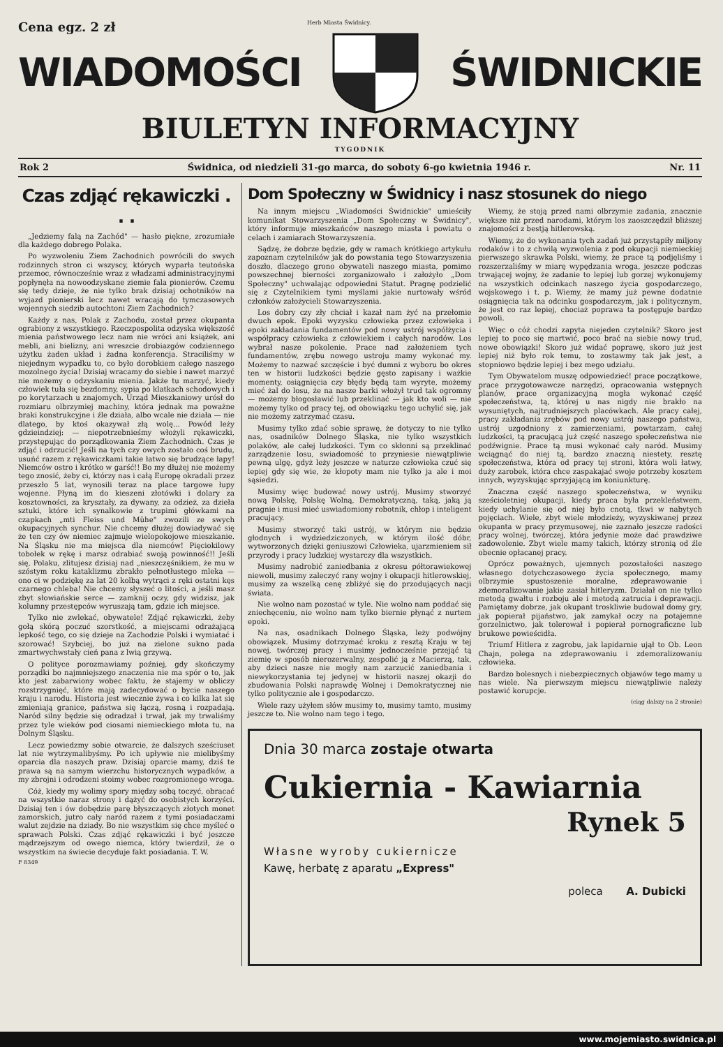Cena egz. 2 zł
Herb Miasta Świdnicy.
WIADOMOŚCI ŚWIDNICKIE
BIULETYN INFORMACYJNY
TYGODNIK
Rok 2 Świdnica, od niedzieli 31-go marca, do soboty 6-go kwietnia 1946 r. Nr. 11
Czas zdjąć rękawiczki . . .
„Jedziemy falą na Zachód" — hasło piękne, zrozumiałe dla każdego dobrego Polaka.
Po wyzwoleniu Ziem Zachodnich powrócili do swych rodzinnych stron ci wszyscy, których wyparła teutońska przemoc, równocześnie wraz z władzami administracyjnymi popłynęła na nowoodzyskane ziemie fala pionierów. Czemu się tedy dzieje, że nie tylko brak dzisiaj ochotników na wyjazd pionierski lecz nawet wracają do tymczasowych wojennych siedzib autochtoni Ziem Zachodnich?
Każdy z nas, Polak z Zachodu, został przez okupanta ograbiony z wszystkiego. Rzeczpospolita odzyska większość mienia państwowego lecz nam nie wróci ani książek, ani mebli, ani bielizny, ani wreszcie drobiazgów codziennego użytku żaden układ i żadna konferencja. Straciliśmy w niejednym wypadku to, co było dorobkiem całego naszego mozolnego życia! Dzisiaj wracamy do siebie i nawet marzyć nie możemy o odzyskaniu mienia. Jakże tu marzyć, kiedy człowiek tuła się bezdomny, sypia po klatkach schodowych i po korytarzach u znajomych. Urząd Mieszkaniowy urósł do rozmiaru olbrzymiej machiny, która jednak ma poważne braki konstrukcyjne i źle działa, albo wcale nie działa — nie dlatego, by ktoś okazywał złą wolę... Powód leży gdzieindziej: — niepotrzebnieśmy włożyli rękawiczki, przystępując do porządkowania Ziem Zachodnich. Czas je zdjąć i odrzucić! Jeśli na tych czy owych zostało coś brudu, usuńć razem z rękawiczkami takie łatwo się brudzące łapy! Niemców ostro i krótko w garść!! Bo my dłużej nie możemy tego znosić, żeby ci, którzy nas i całą Europę okradali przez przeszło 5 lat, wynosili teraz na place targowe łupy wojenne. Płyną im do kieszeni złotówki i dolary za kosztowności, za kryształy, za dywany, za odzież, za dzieła sztuki, które ich synalkowie z trupimi główkami na czapkach „mti Fleiss und Mühe" zwozili ze swych okupacyjnych synchur. Nie chcemy dłużej dowiadywać się że ten czy ów niemiec zajmuje wielopokojowe mieszkanie. Na Śląsku nie ma miejsca dla niemców! Pięciokilowy tobołek w rękę i marsz odrabiać swoją powinność!! Jeśli się, Polaku, zlitujesz dzisiaj nad „nieszczęśnikiem, że mu w szóstym roku kataklizmu zbrakło pełnotłustego mleka — ono ci w podziękę za lat 20 kolbą wytrąci z ręki ostatni kęs czarnego chleba! Nie chcemy słyszeć o litości, a jeśli masz zbyt słowiańskie serce — zamknij oczy, gdy widzisz, jak kolumny przestępców wyruszają tam, gdzie ich miejsce.
Tylko nie zwlekać, obywatele! Zdjąć rękawiczki, żeby gołą skórą poczuć szorstkość, a miejscami odrażającą lepkość tego, co się dzieje na Zachodzie Polski i wymiatać i szorować! Szybciej, bo już na zielone sukno pada zmartwychwstały cień pana z lwią grzywą.
O polityce porozmawiamy poźniej, gdy skończymy porządki bo najmniejszego znaczenia nie ma spór o to, jak kto jest zabarwiony wobec faktu, że stajemy w obliczy rozstrzygnięć, które mają zadecydować o bycie naszego kraju i narodu. Historia jest wiecznie żywa i co kilka lat się zmieniają granice, państwa się łączą, rosną i rozpadają. Naród silny będzie się odradzał i trwał, jak my trwaliśmy przez tyle wieków pod ciosami niemieckiego młota tu, na Dolnym Śląsku.
Lecz powiedzmy sobie otwarcie, że dalszych sześciuset lat nie wytrzymalibyśmy. Po ich upływie nie mielibyśmy oparcia dla naszych praw. Dzisiaj oparcie mamy, dziś te prawa są na samym wierzchu historycznych wypadków, a my zbrojni i odrodzeni stoimy wobec rozgromionego wroga.
Cóż, kiedy my wolimy spory między sobą toczyć, obracać na wszystkie naraz strony i dążyć do osobistych korzyści. Dzisiaj ten i ów dobędzie parę błyszczących złotych monet zamorskich, jutro cały naród razem z tymi posiadaczami walut zejdzie na dziady. Bo nie wszystkim się chce myśleć o sprawach Polski. Czas zdjąć rękawiczki i być jeszcze mądrzejszym od owego niemca, który twierdził, że o wszystkim na świecie decyduje fakt posiadania. T. W.
F 8349
Dom Społeczny w Świdnicy i nasz stosunek do niego
Na innym miejscu „Wiadomości Świdnickie" umieściły komunikat Stowarzyszenia „Dom Społeczny w Świdnicy", który informuje mieszkańców naszego miasta i powiatu o celach i zamiarach Stowarzyszenia.
Sądzę, że dobrze będzie, gdy w ramach krótkiego artykułu zapoznam czytelników jak do powstania tego Stowarzyszenia doszło, dlaczego grono obywateli naszego miasta, pomimo powszechnej bierności zorganizowało i założyło „Dom Społeczny" uchwalając odpowiedni Statut. Pragnę podzielić się z Czytelnikiem tymi myślami jakie nurtowały wśród członków założycieli Stowarzyszenia.
Los dobry czy zły chciał i kazał nam żyć na przełomie dwuch epok. Epoki wyzysku człowieka przez człowieka i epoki zakładania fundamentów pod nowy ustrój współżycia i współpracy człowieka z człowiekiem i całych narodów. Los wybrał nasze pokolenie. Prace nad założeniem tych fundamentów, zrębu nowego ustroju mamy wykonać my. Możemy to nazwać szczęście i być dumni z wyboru bo okres ten w historii ludzkości będzie gęsto zapisany i ważkie momenty, osiągnięcia czy błędy będą tam wyryte, możemy mieć żal do losu, że na nasze barki włożył trud tak ogromny — możemy błogosławić lub przeklinać — jak kto woli — nie możemy tylko od pracy tej, od obowiązku tego uchylić się, jak nie możemy zatrzymać czasu.
Musimy tylko zdać sobie sprawę, że dotyczy to nie tylko nas, osadników Dolnego Śląska, nie tylko wszystkich polaków, ale całej ludzkości. Tym co skłonni są przeklinać zarządzenie losu, swiadomość to przyniesie niewątpliwie pewną ulgę, gdyż leży jeszcze w naturze człowieka czuć się lepiej gdy się wie, że kłopoty mam nie tylko ja ale i moi sąsiedzi.
Musimy więc budować nowy ustrój. Musimy stworzyć nową Polskę, Polskę Wolną, Demokratyczną, taką, jaką ją pragnie i musi mieć uswiadomiony robotnik, chłop i inteligent pracujący.
Musimy stworzyć taki ustrój, w którym nie będzie głodnych i wydziedziczonych, w którym ilość dóbr, wytworzonych dzięki geniuszowi Człowieka, ujarzmieniem sił przyrody i pracy ludzkiej wystarczy dla wszystkich.
Musimy nadrobić zaniedbania z okresu półtorawiekowej niewoli, musimy zaleczyć rany wojny i okupacji hitlerowskiej, musimy za wszelką cenę zbliżyć się do przodujących nacji świata.
Nie wolno nam pozostać w tyle. Nie wolno nam poddać się zniechęceniu, nie wolno nam tylko biernie płynąć z nurtem epoki.
Na nas, osadnikach Dolnego Śląska, leży podwójny obowiązek. Musimy dotrzymać kroku z resztą Kraju w tej nowej, twórczej pracy i musimy jednocześnie przejąć tą ziemię w sposób nierozerwalny, zespolić ją z Macierzą, tak, aby dzieci nasze nie mogły nam zarzucić zaniedbania i niewykorzystania tej jedynej w historii naszej okazji do zbudowania Polski naprawdę Wolnej i Demokratycznej nie tylko politycznie ale i gospodarczo.
Wiele razy użyłem słów musimy to, musimy tamto, musimy jeszcze to. Nie wolno nam tego i tego.
Wiemy, że stoją przed nami olbrzymie zadania, znacznie większe niż przed narodami, którym los zaoszczędził bliższej znajomości z bestją hitlerowską.
Wiemy, że do wykonania tych zadań już przystąpiły miljony rodaków i to z chwilą wyzwolenia z pod okupacji niemieckiej pierwszego skrawka Polski, wiemy, że prace tą podjęliśmy i rozszerzaliśmy w miarę wypędzania wroga, jeszcze podczas trwającej wojny, że zadanie to lepiej lub gorzej wykonujemy na wszystkich odcinkach naszego życia gospodarczego, wojskowego i t. p. Wiemy, że mamy już pewne dodatnie osiągnięcia tak na odcinku gospodarczym, jak i politycznym, że jest co raz lepiej, chociaż poprawa ta postępuje bardzo powoli.
Więc o cóż chodzi zapyta niejeden czytelnik? Skoro jest lepiej to poco się martwić, poco brać na siebie nowy trud, nowe obowiązki! Skoro już widać poprawę, skoro już jest lepiej niż było rok temu, to zostawmy tak jak jest, a stopniowo będzie lepiej i bez mego udziału.
Tym Obywatelom muszę odpowiedzieć! prace początkowe, prace przygotowawcze narzędzi, opracowania wstępnych planów, prace organizacyjną mogła wykonać część społeczeństwa, tą, której u nas nigdy nie brakło na wysuniętych, najtrudniejszych placówkach. Ale pracy całej, pracy zakładania zrębów pod nowy ustrój naszego państwa, ustrój uzgodniony z zamierzeniami, powtarzam, całej ludzkości, tą pracującą już część naszego społeczeństwa nie podźwignie. Prace tą musi wykonać cały naród. Musimy wciągnąć do niej tą, bardzo znaczną niestety, resztę społeczeństwa, która od pracy tej stroni, która woli łatwy, duży zarobek, która chce zaspakajać swoje potrzeby kosztem innych, wyzyskując sprzyjającą im koniunkturę.
Znaczna część naszego społeczeństwa, w wyniku sześcioletniej okupacji, kiedy praca była przekleństwem, kiedy uchylanie się od niej było cnotą, tkwi w nabytych pojęciach. Wiele, zbyt wiele młodzieży, wyzyskiwanej przez okupanta w pracy przymusowej, nie zaznało jeszcze radości pracy wolnej, twórczej, która jedynie może dać prawdziwe zadowolenie. Zbyt wiele mamy takich, którzy stronią od źle obecnie opłacanej pracy.
Oprócz poważnych, ujemnych pozostałości naszego własnego dotychczasowego życia społecznego, mamy olbrzymie spustoszenie moralne, zdeprawowanie i zdemoralizowanie jakie zasiał hitleryzm. Działał on nie tylko metodą gwałtu i rozboju ale i metodą zatrucia i deprawacji. Pamiętamy dobrze, jak okupant troskliwie budował domy gry, jak popierał pijaństwo, jak zamykał oczy na potajemne gorzelnictwo, jak tolerował i popierał pornograficzne lub brukowe powieścidła.
Triumf Hitlera z zagrobu, jak lapidarnie ujął to Ob. Leon Chajn, polega na zdeprawowaniu i zdemoralizowaniu człowieka.
Bardzo bolesnych i niebezpiecznych objawów tego mamy u nas wiele. Na pierwszym miejscu niewątpliwie należy postawić korupcje.
(ciąg dalszy na 2 stronie)
Dnia 30 marca zostaje otwarta
Cukiernia - Kawiarnia
Rynek 5
Własne wyroby cukiernicze
Kawę, herbatę z aparatu „Express"
poleca A. Dubicki
www.mojemiasto.swidnica.pl